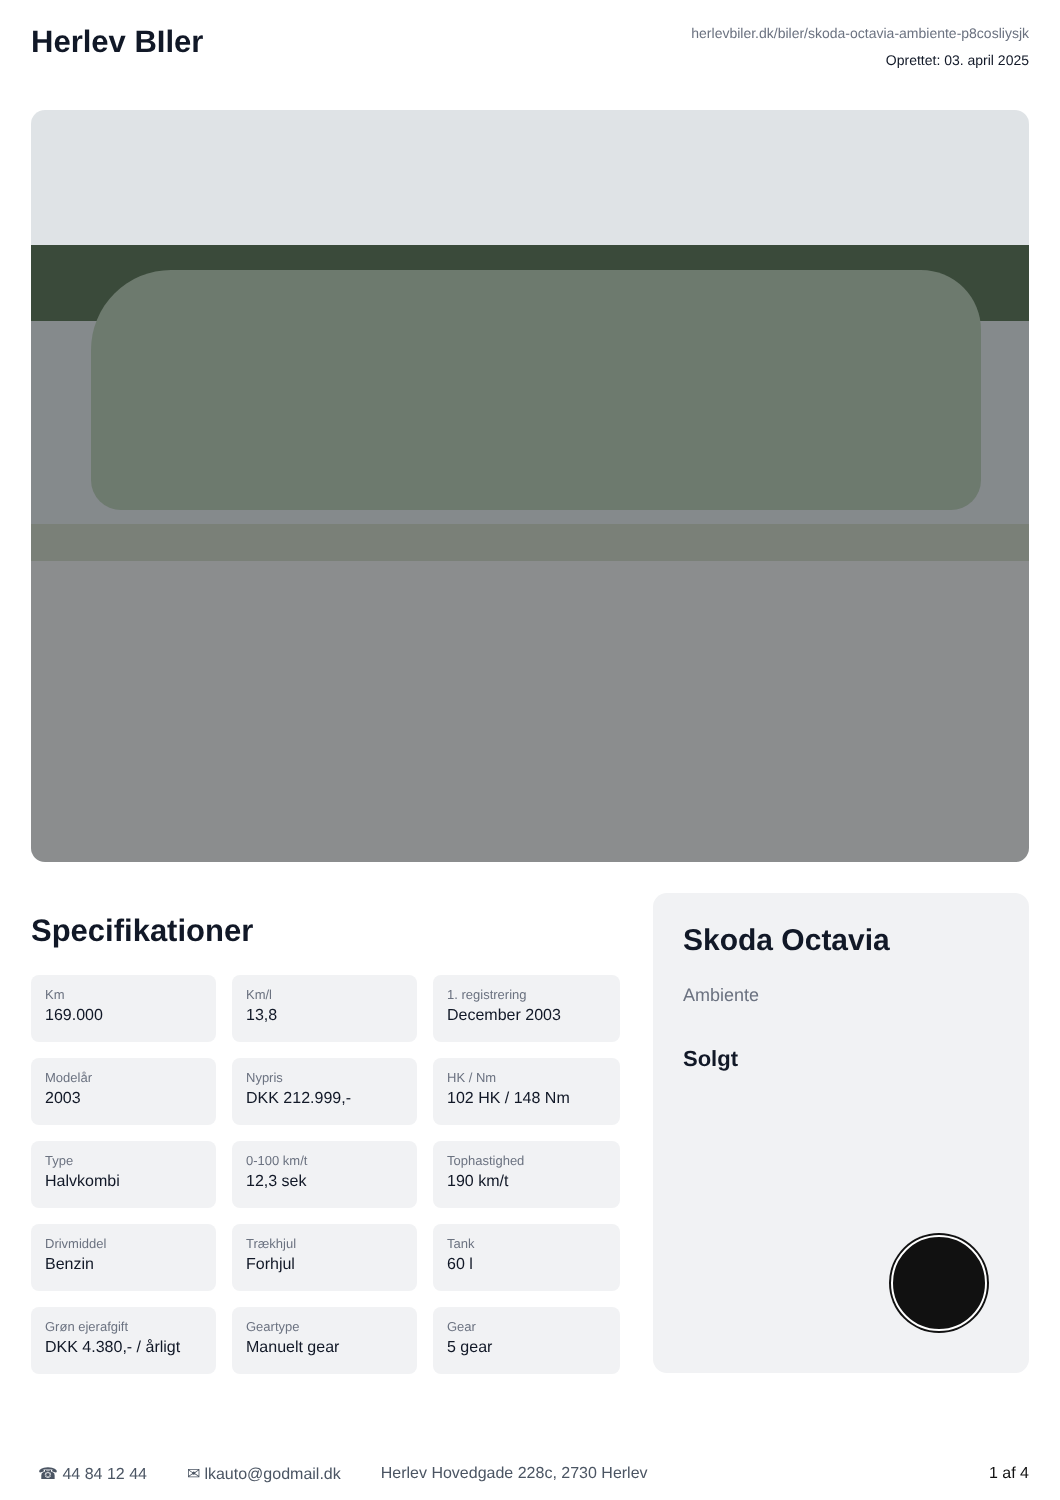Herlev BIler
herlevbiler.dk/biler/skoda-octavia-ambiente-p8cosliysjk
Oprettet: 03. april 2025
Specifikationer
Km
169.000
Km/l
13,8
1. registrering
December 2003
Modelår
2003
Nypris
DKK 212.999,-
HK / Nm
102 HK / 148 Nm
Type
Halvkombi
0-100 km/t
12,3 sek
Tophastighed
190 km/t
Drivmiddel
Benzin
Trækhjul
Forhjul
Tank
60 l
Grøn ejerafgift
DKK 4.380,- / årligt
Geartype
Manuelt gear
Gear
5 gear
Skoda Octavia
Ambiente
Solgt
☎ 44 84 12 44 ✉ lkauto@godmail.dk Herlev Hovedgade 228c, 2730 Herlev 1 af 4